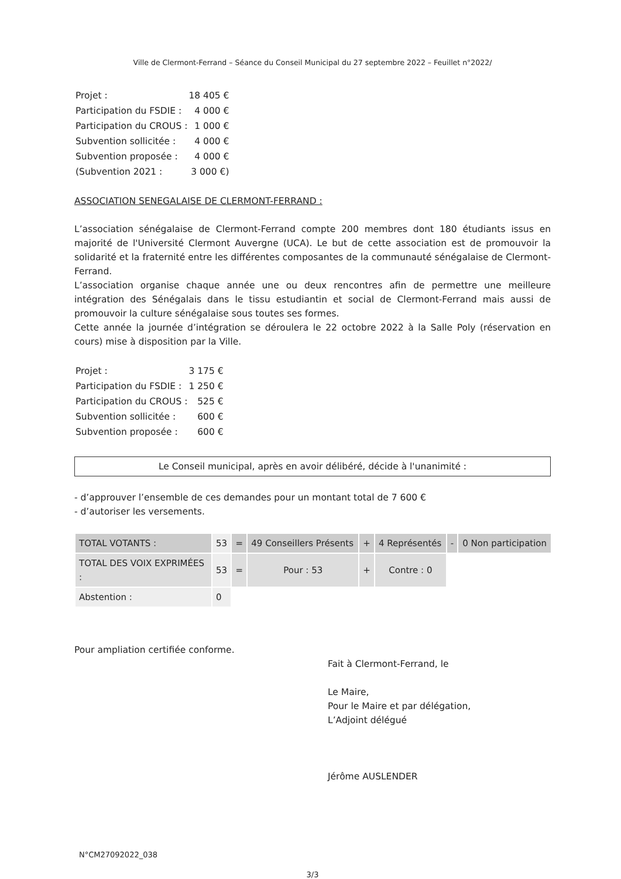Ville de Clermont-Ferrand – Séance du Conseil Municipal du 27 septembre 2022 – Feuillet n°2022/
| Projet : | 18 405 € |
| Participation du FSDIE : | 4 000 € |
| Participation du CROUS : | 1 000 € |
| Subvention sollicitée : | 4 000 € |
| Subvention proposée : | 4 000 € |
| (Subvention 2021 : | 3 000 €) |
ASSOCIATION SENEGALAISE DE CLERMONT-FERRAND :
L’association sénégalaise de Clermont-Ferrand compte 200 membres dont 180 étudiants issus en majorité de l'Université Clermont Auvergne (UCA). Le but de cette association est de promouvoir la solidarité et la fraternité entre les différentes composantes de la communauté sénégalaise de Clermont-Ferrand.
L’association organise chaque année une ou deux rencontres afin de permettre une meilleure intégration des Sénégalais dans le tissu estudiantin et social de Clermont-Ferrand mais aussi de promouvoir la culture sénégalaise sous toutes ses formes.
Cette année la journée d’intégration se déroulera le 22 octobre 2022 à la Salle Poly (réservation en cours) mise à disposition par la Ville.
| Projet : | 3 175 € |
| Participation du FSDIE : | 1 250 € |
| Participation du CROUS : | 525 € |
| Subvention sollicitée : | 600 € |
| Subvention proposée : | 600 € |
Le Conseil municipal, après en avoir délibéré, décide à l'unanimité :
- d’approuver l’ensemble de ces demandes pour un montant total de 7 600 €
- d’autoriser les versements.
| TOTAL VOTANTS : | 53 | = | 49 Conseillers Présents | + | 4 Représentés | - | 0 Non participation |
| TOTAL DES VOIX EXPRIMÉES : | 53 | = | Pour : 53 | + | Contre : 0 | | |
| Abstention : | 0 | | | | | | |
Pour ampliation certifiée conforme.
Fait à Clermont-Ferrand, le
Le Maire,
Pour le Maire et par délégation,
L’Adjoint délégué
Jérôme AUSLENDER
N°CM27092022_038
3/3